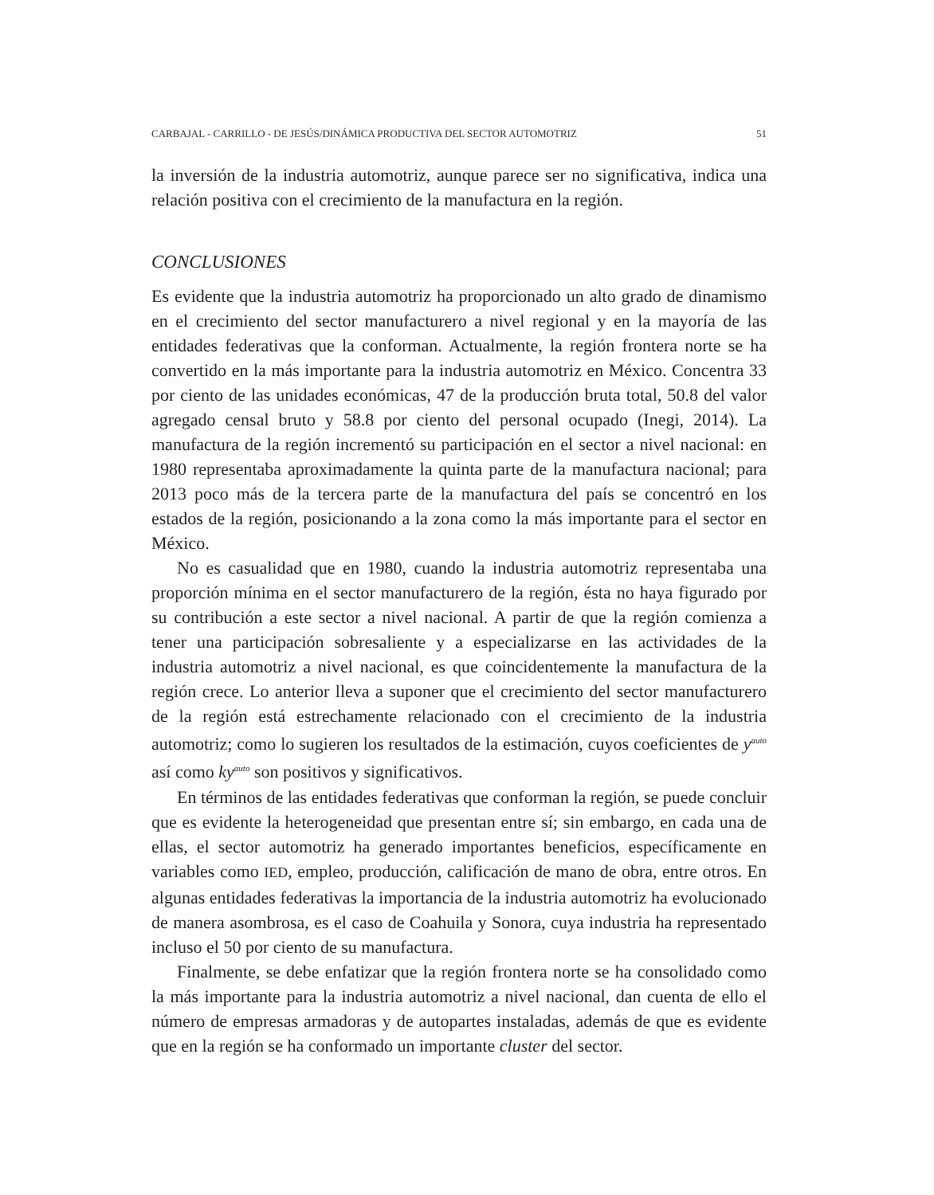CARBAJAL - CARRILLO - DE JESÚS/DINÁMICA PRODUCTIVA DEL SECTOR AUTOMOTRIZ 51
la inversión de la industria automotriz, aunque parece ser no significativa, indica una relación positiva con el crecimiento de la manufactura en la región.
CONCLUSIONES
Es evidente que la industria automotriz ha proporcionado un alto grado de dinamismo en el crecimiento del sector manufacturero a nivel regional y en la mayoría de las entidades federativas que la conforman. Actualmente, la región frontera norte se ha convertido en la más importante para la industria automotriz en México. Concentra 33 por ciento de las unidades económicas, 47 de la producción bruta total, 50.8 del valor agregado censal bruto y 58.8 por ciento del personal ocupado (Inegi, 2014). La manufactura de la región incrementó su participación en el sector a nivel nacional: en 1980 representaba aproximadamente la quinta parte de la manufactura nacional; para 2013 poco más de la tercera parte de la manufactura del país se concentró en los estados de la región, posicionando a la zona como la más importante para el sector en México.
No es casualidad que en 1980, cuando la industria automotriz representaba una proporción mínima en el sector manufacturero de la región, ésta no haya figurado por su contribución a este sector a nivel nacional. A partir de que la región comienza a tener una participación sobresaliente y a especializarse en las actividades de la industria automotriz a nivel nacional, es que coincidentemente la manufactura de la región crece. Lo anterior lleva a suponer que el crecimiento del sector manufacturero de la región está estrechamente relacionado con el crecimiento de la industria automotriz; como lo sugieren los resultados de la estimación, cuyos coeficientes de y<sup>auto</sup> así como ky<sup>auto</sup> son positivos y significativos.
En términos de las entidades federativas que conforman la región, se puede concluir que es evidente la heterogeneidad que presentan entre sí; sin embargo, en cada una de ellas, el sector automotriz ha generado importantes beneficios, específicamente en variables como IED, empleo, producción, calificación de mano de obra, entre otros. En algunas entidades federativas la importancia de la industria automotriz ha evolucionado de manera asombrosa, es el caso de Coahuila y Sonora, cuya industria ha representado incluso el 50 por ciento de su manufactura.
Finalmente, se debe enfatizar que la región frontera norte se ha consolidado como la más importante para la industria automotriz a nivel nacional, dan cuenta de ello el número de empresas armadoras y de autopartes instaladas, además de que es evidente que en la región se ha conformado un importante cluster del sector.